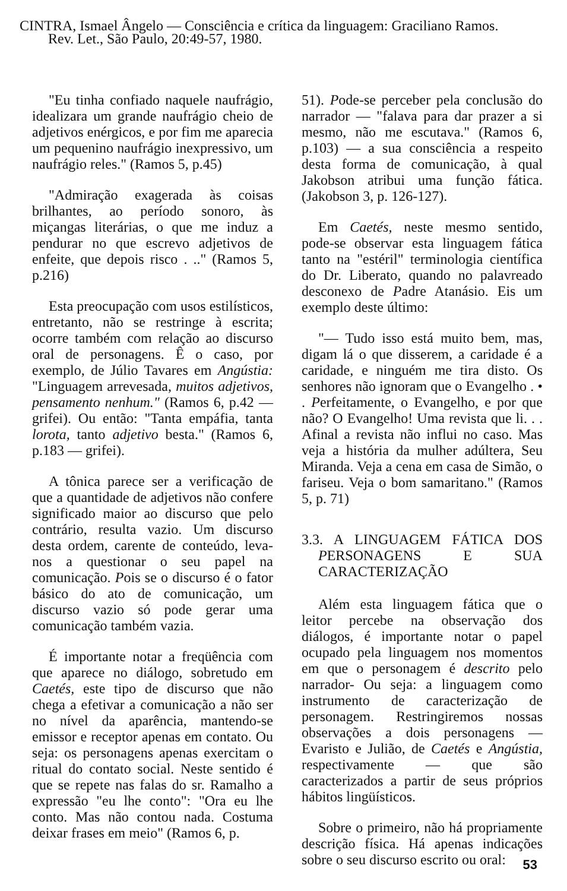CINTRA, Ismael Ângelo — Consciência e crítica da linguagem: Graciliano Ramos.
Rev. Let., São Paulo, 20:49-57, 1980.
"Eu tinha confiado naquele naufrágio, idealizara um grande naufrágio cheio de adjetivos enérgicos, e por fim me aparecia um pequenino naufrágio inexpressivo, um naufrágio reles." (Ramos 5, p.45)
"Admiração exagerada às coisas brilhantes, ao período sonoro, às miçangas literárias, o que me induz a pendurar no que escrevo adjetivos de enfeite, que depois risco . .." (Ramos 5, p.216)
Esta preocupação com usos estilísticos, entretanto, não se restringe à escrita; ocorre também com relação ao discurso oral de personagens. Ê o caso, por exemplo, de Júlio Tavares em Angústia: "Linguagem arrevesada, muitos adjetivos, pensamento nenhum." (Ramos 6, p.42 — grifei). Ou então: "Tanta empáfia, tanta lorota, tanto adjetivo besta." (Ramos 6, p.183 — grifei).
A tônica parece ser a verificação de que a quantidade de adjetivos não confere significado maior ao discurso que pelo contrário, resulta vazio. Um discurso desta ordem, carente de conteúdo, leva-nos a questionar o seu papel na comunicação. Pois se o discurso é o fator básico do ato de comunicação, um discurso vazio só pode gerar uma comunicação também vazia.
É importante notar a freqüência com que aparece no diálogo, sobretudo em Caetés, este tipo de discurso que não chega a efetivar a comunicação a não ser no nível da aparência, mantendo-se emissor e receptor apenas em contato. Ou seja: os personagens apenas exercitam o ritual do contato social. Neste sentido é que se repete nas falas do sr. Ramalho a expressão "eu lhe conto": "Ora eu lhe conto. Mas não contou nada. Costuma deixar frases em meio" (Ramos 6, p.
51). Pode-se perceber pela conclusão do narrador — "falava para dar prazer a si mesmo, não me escutava." (Ramos 6, p.103) — a sua consciência a respeito desta forma de comunicação, à qual Jakobson atribui uma função fática. (Jakobson 3, p. 126-127).
Em Caetés, neste mesmo sentido, pode-se observar esta linguagem fática tanto na "estéril" terminologia científica do Dr. Liberato, quando no palavreado desconexo de Padre Atanásio. Eis um exemplo deste último:
"— Tudo isso está muito bem, mas, digam lá o que disserem, a caridade é a caridade, e ninguém me tira disto. Os senhores não ignoram que o Evangelho . • . Perfeitamente, o Evangelho, e por que não? O Evangelho! Uma revista que li. . . Afinal a revista não influi no caso. Mas veja a história da mulher adúltera, Seu Miranda. Veja a cena em casa de Simão, o fariseu. Veja o bom samaritano." (Ramos 5, p. 71)
3.3. A LINGUAGEM FÁTICA DOS PERSONAGENS E SUA CARACTERIZAÇÃO
Além esta linguagem fática que o leitor percebe na observação dos diálogos, é importante notar o papel ocupado pela linguagem nos momentos em que o personagem é descrito pelo narrador- Ou seja: a linguagem como instrumento de caracterização de personagem. Restringiremos nossas observações a dois personagens — Evaristo e Julião, de Caetés e Angústia, respectivamente — que são caracterizados a partir de seus próprios hábitos lingüísticos.
Sobre o primeiro, não há propriamente descrição física. Há apenas indicações sobre o seu discurso escrito ou oral:
53